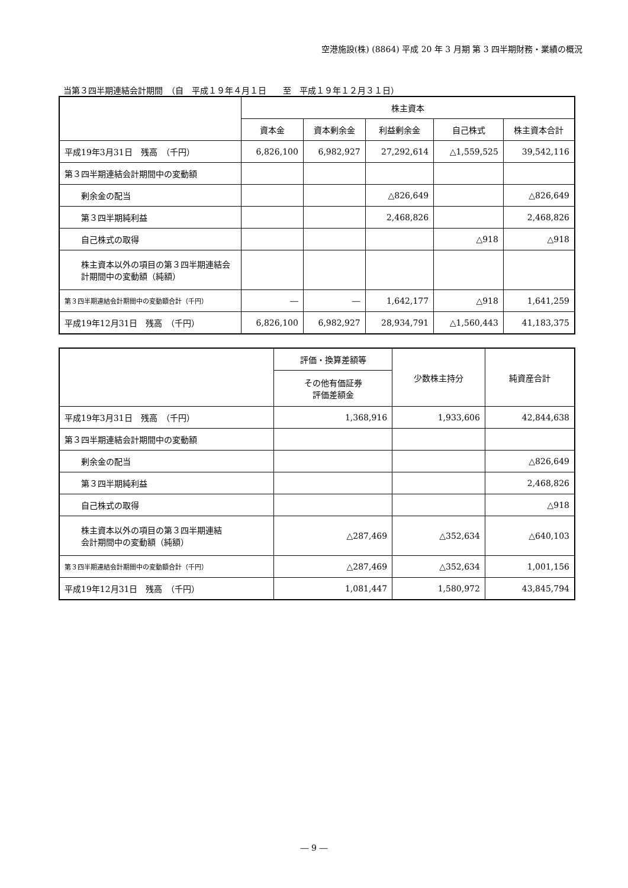空港施設(株) (8864) 平成 20 年 3 月期 第 3 四半期財務・業績の概況
当第３四半期連結会計期間　（自　平成１９年４月１日　　至　平成１９年１２月３１日）
| | 株主資本 | | | | |
| --- | --- | --- | --- | --- | --- |
| | 資本金 | 資本剰余金 | 利益剰余金 | 自己株式 | 株主資本合計 |
| 平成19年3月31日 残高 （千円） | 6,826,100 | 6,982,927 | 27,292,614 | △1,559,525 | 39,542,116 |
| 第３四半期連結会計期間中の変動額 | | | | | |
| 剰余金の配当 | | | △826,649 | | △826,649 |
| 第３四半期純利益 | | | 2,468,826 | | 2,468,826 |
| 自己株式の取得 | | | | △918 | △918 |
| 株主資本以外の項目の第３四半期連結会計期間中の変動額（純額） | | | | | |
| 第３四半期連結会計期間中の変動額合計（千円） | ― | ― | 1,642,177 | △918 | 1,641,259 |
| 平成19年12月31日 残高 （千円） | 6,826,100 | 6,982,927 | 28,934,791 | △1,560,443 | 41,183,375 |
| | 評価・換算差額等 | 少数株主持分 | 純資産合計 |
| --- | --- | --- | --- |
| | その他有価証券 評価差額金 | | |
| 平成19年3月31日 残高 （千円） | 1,368,916 | 1,933,606 | 42,844,638 |
| 第３四半期連結会計期間中の変動額 | | | |
| 剰余金の配当 | | | △826,649 |
| 第３四半期純利益 | | | 2,468,826 |
| 自己株式の取得 | | | △918 |
| 株主資本以外の項目の第３四半期連結 会計期間中の変動額（純額） | △287,469 | △352,634 | △640,103 |
| 第３四半期連結会計期間中の変動額合計（千円） | △287,469 | △352,634 | 1,001,156 |
| 平成19年12月31日 残高 （千円） | 1,081,447 | 1,580,972 | 43,845,794 |
― 9 ―